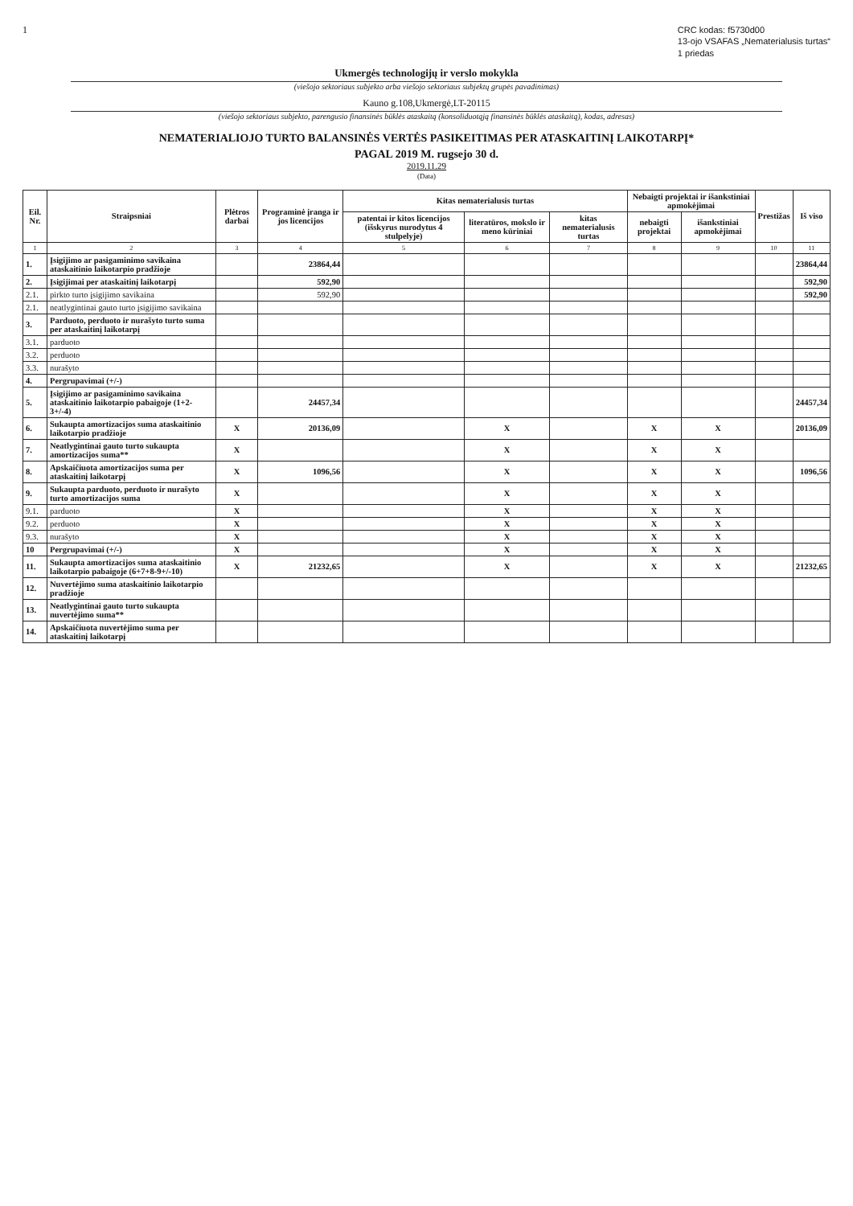1
CRC kodas: f5730d00
13-ojo VSAFAS „Nematerialusis turtas“
1 priedas
Ukmergės technologijų ir verslo mokykla
(viešojo sektoriaus subjekto arba viešojo sektoriaus subjektų grupės pavadinimas)
Kauno g.108,Ukmergė,LT-20115
(viešojo sektoriaus subjekto, parengusio finansinės būklės ataskaitą (konsoliduotąją finansinės būklės ataskaitą), kodas, adresas)
NEMATERIALIOJO TURTO BALANSINĖS VERTĖS PASIKEITIMAS PER ATASKAITINĮ LAIKOTARPĮ*
PAGAL 2019 M. rugsejo 30 d.
2019.11.29
(Data)
| Eil. Nr. | Straipsniai | Plėtros darbai | Programinė įranga ir jos licencijos | Kitas nematerialusis turtas | | | Nebaigti projektai ir išankstiniai apmokėjimai | | Prestižas | Iš viso |
| --- | --- | --- | --- | --- | --- | --- | --- | --- | --- | --- |
| | | | | patentai ir kitos licencijos (išskyrus nurodytus 4 stulpelyje) | literatūros, mokslo ir meno kūriniai | kitas nematerialusis turtas | nebaigti projektai | išankstiniai apmokėjimai | | |
| 1 | 2 | 3 | 4 | 5 | 6 | 7 | 8 | 9 | 10 | 11 |
| 1. | Įsigijimo ar pasigaminimo savikaina ataskaitinio laikotarpio pradžioje | | 23864,44 | | | | | | | 23864,44 |
| 2. | Įsigijimai per ataskaitinį laikotarpį | | 592,90 | | | | | | | 592,90 |
| 2.1. | pirkto turto įsigijimo savikaina | | 592,90 | | | | | | | 592,90 |
| 2.1. | neatlygintinai gauto turto įsigijimo savikaina | | | | | | | | | |
| 3. | Parduoto, perduoto ir nurašyto turto suma per ataskaitinį laikotarpį | | | | | | | | | |
| 3.1. | parduoto | | | | | | | | | |
| 3.2. | perduoto | | | | | | | | | |
| 3.3. | nurašyto | | | | | | | | | |
| 4. | Pergrupavimai (+/-) | | | | | | | | | |
| 5. | Įsigijimo ar pasigaminimo savikaina ataskaitinio laikotarpio pabaigoje (1+2-3+/-4) | | 24457,34 | | | | | | | 24457,34 |
| 6. | Sukaupta amortizacijos suma ataskaitinio laikotarpio pradžioje | X | 20136,09 | | X | | X | X | | 20136,09 |
| 7. | Neatlygintinai gauto turto sukaupta amortizacijos suma** | X | | | X | | X | X | | |
| 8. | Apskaičiuota amortizacijos suma per ataskaitinį laikotarpį | X | 1096,56 | | X | | X | X | | 1096,56 |
| 9. | Sukaupta parduoto, perduoto ir nurašyto turto amortizacijos suma | X | | | X | | X | X | | |
| 9.1. | parduoto | X | | | X | | X | X | | |
| 9.2. | perduoto | X | | | X | | X | X | | |
| 9.3. | nurašyto | X | | | X | | X | X | | |
| 10 | Pergrupavimai (+/-) | X | | | X | | X | X | | |
| 11. | Sukaupta amortizacijos suma ataskaitinio laikotarpio pabaigoje (6+7+8-9+/-10) | X | 21232,65 | | X | | X | X | | 21232,65 |
| 12. | Nuvertėjimo suma ataskaitinio laikotarpio pradžioje | | | | | | | | | |
| 13. | Neatlygintinai gauto turto sukaupta nuvertėjimo suma** | | | | | | | | | |
| 14. | Apskaičiuota nuvertėjimo suma per ataskaitinį laikotarpį | | | | | | | | | |